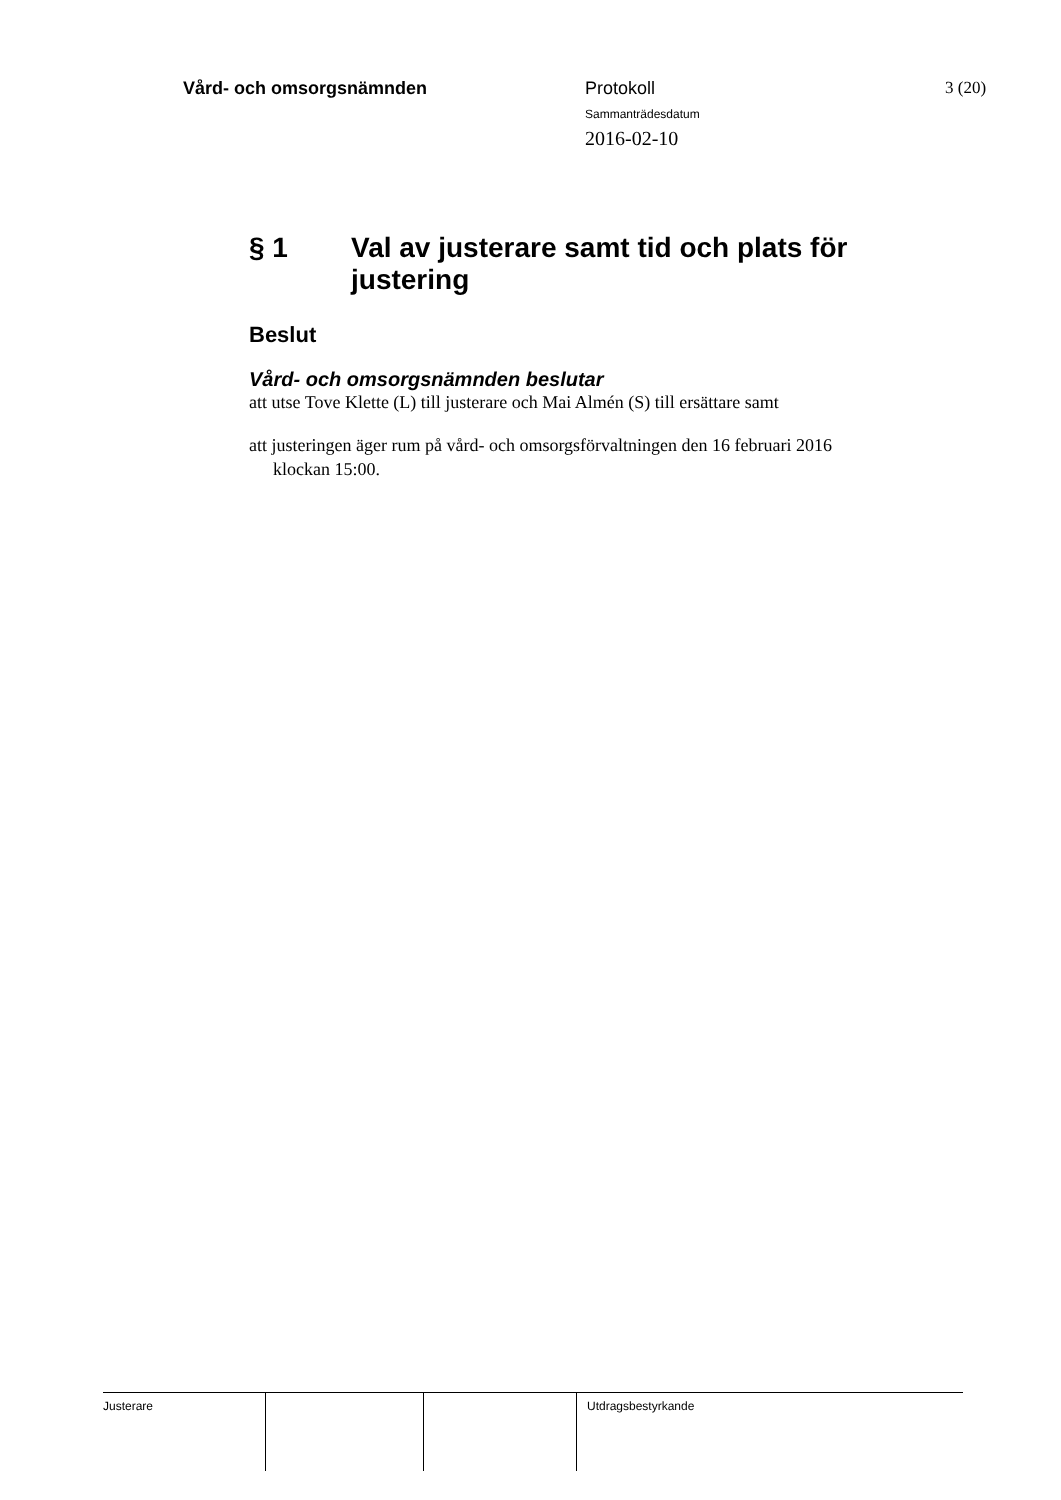Vård- och omsorgsnämnden Protokoll
Sammanträdesdatum
2016-02-10
3 (20)
§ 1 Val av justerare samt tid och plats för justering
Beslut
Vård- och omsorgsnämnden beslutar
att utse Tove Klette (L) till justerare och Mai Almén (S) till ersättare samt
att justeringen äger rum på vård- och omsorgsförvaltningen den 16 februari 2016 klockan 15:00.
Justerare Utdragsbestyrkande